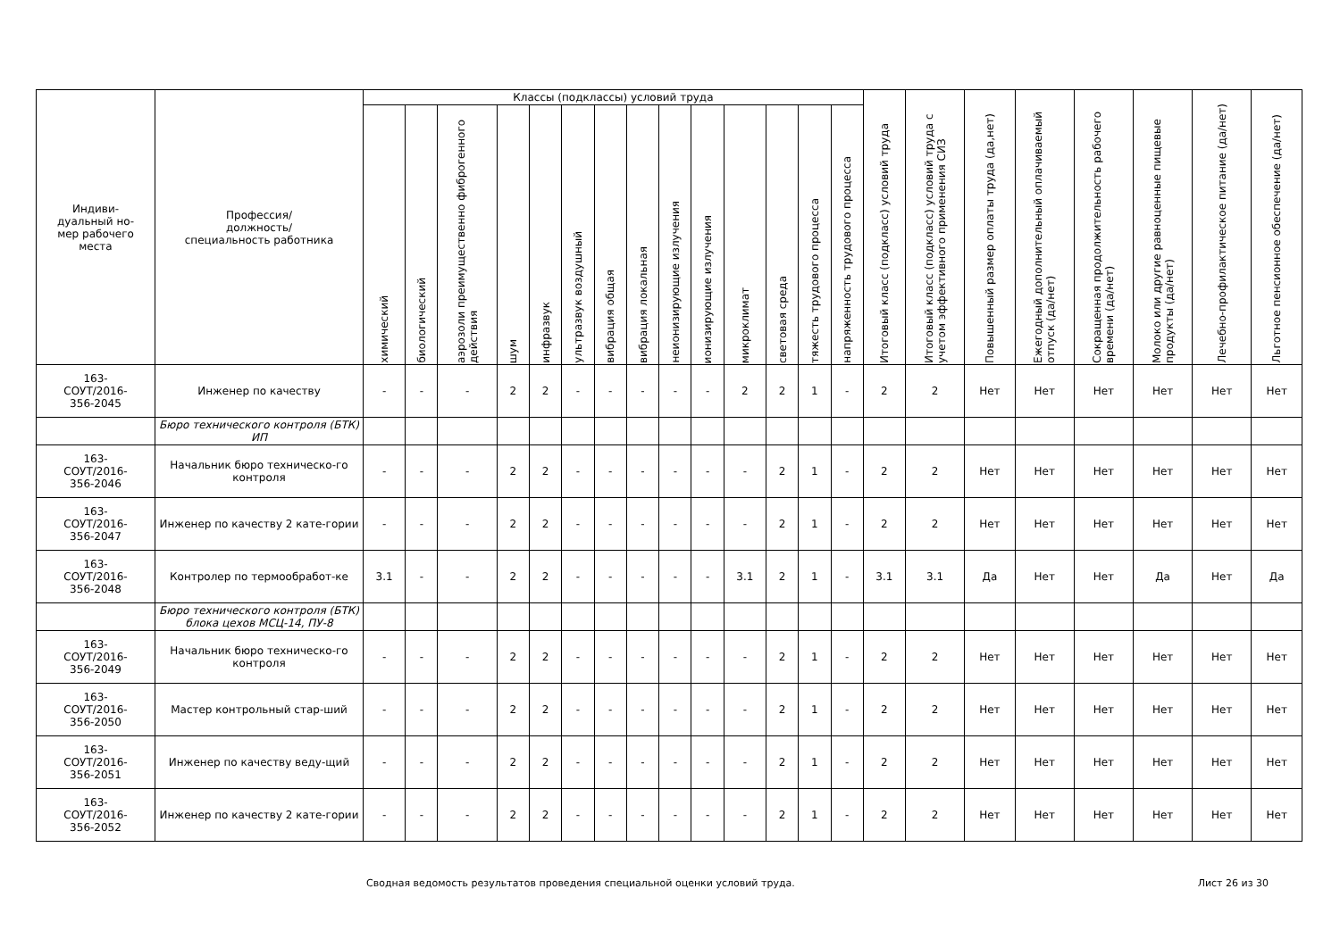| Индиви- дуальный но- мер рабочего места | Профессия/ должность/ специальность работника | Классы (подклассы) условий труда | | | | | | | | | | | | | | Итоговый класс (подкласс) условий труда | Итоговый класс (подкласс) условий труда с учетом эффективного применения СИЗ | Повышенный размер оплаты труда (да,нет) | Ежегодный дополнительный оплачиваемый отпуск (да/нет) | Сокращенная продолжительность рабочего времени (да/нет) | Молоко или другие равноценные пищевые продукты (да/нет) | Лечебно-профилактическое питание (да/нет) | Льготное пенсионное обеспечение (да/нет) |
| --- | --- | --- | --- | --- | --- | --- | --- | --- | --- | --- | --- | --- | --- | --- | --- | --- | --- | --- | --- | --- | --- | --- | --- |
| | | химический | биологический | аэрозоли преимущественно фиброгенного действия | шум | инфразвук | ультразвук воздушный | вибрация общая | вибрация локальная | неионизирующие излучения | ионизирующие излучения | микроклимат | световая среда | тяжесть трудового процесса | напряженность трудового процесса | | | | | | | | |
| 163- СОУТ/2016- 356-2045 | Инженер по качеству | - | - | - | 2 | 2 | - | - | - | - | - | 2 | 2 | 1 | - | 2 | 2 | Нет | Нет | Нет | Нет | Нет | Нет |
| | Бюро технического контроля (БТК) ИП | | | | | | | | | | | | | | | | | | | | | | |
| 163- СОУТ/2016- 356-2046 | Начальник бюро техническо-го контроля | - | - | - | 2 | 2 | - | - | - | - | - | - | 2 | 1 | - | 2 | 2 | Нет | Нет | Нет | Нет | Нет | Нет |
| 163- СОУТ/2016- 356-2047 | Инженер по качеству 2 кате-гории | - | - | - | 2 | 2 | - | - | - | - | - | - | 2 | 1 | - | 2 | 2 | Нет | Нет | Нет | Нет | Нет | Нет |
| 163- СОУТ/2016- 356-2048 | Контролер по термообработ-ке | 3.1 | - | - | 2 | 2 | - | - | - | - | - | 3.1 | 2 | 1 | - | 3.1 | 3.1 | Да | Нет | Нет | Да | Нет | Да |
| | Бюро технического контроля (БТК) блока цехов МСЦ-14, ПУ-8 | | | | | | | | | | | | | | | | | | | | | | |
| 163- СОУТ/2016- 356-2049 | Начальник бюро техническо-го контроля | - | - | - | 2 | 2 | - | - | - | - | - | - | 2 | 1 | - | 2 | 2 | Нет | Нет | Нет | Нет | Нет | Нет |
| 163- СОУТ/2016- 356-2050 | Мастер контрольный стар-ший | - | - | - | 2 | 2 | - | - | - | - | - | - | 2 | 1 | - | 2 | 2 | Нет | Нет | Нет | Нет | Нет | Нет |
| 163- СОУТ/2016- 356-2051 | Инженер по качеству веду-щий | - | - | - | 2 | 2 | - | - | - | - | - | - | 2 | 1 | - | 2 | 2 | Нет | Нет | Нет | Нет | Нет | Нет |
| 163- СОУТ/2016- 356-2052 | Инженер по качеству 2 кате-гории | - | - | - | 2 | 2 | - | - | - | - | - | - | 2 | 1 | - | 2 | 2 | Нет | Нет | Нет | Нет | Нет | Нет |
Сводная ведомость результатов проведения специальной оценки условий труда. Лист 26 из 30